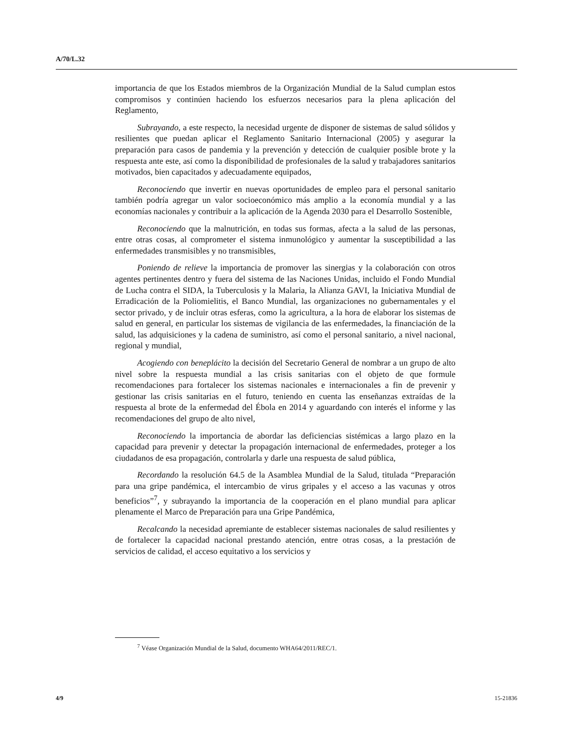A/70/L.32
importancia de que los Estados miembros de la Organización Mundial de la Salud cumplan estos compromisos y continúen haciendo los esfuerzos necesarios para la plena aplicación del Reglamento,
Subrayando, a este respecto, la necesidad urgente de disponer de sistemas de salud sólidos y resilientes que puedan aplicar el Reglamento Sanitario Internacional (2005) y asegurar la preparación para casos de pandemia y la prevención y detección de cualquier posible brote y la respuesta ante este, así como la disponibilidad de profesionales de la salud y trabajadores sanitarios motivados, bien capacitados y adecuadamente equipados,
Reconociendo que invertir en nuevas oportunidades de empleo para el personal sanitario también podría agregar un valor socioeconómico más amplio a la economía mundial y a las economías nacionales y contribuir a la aplicación de la Agenda 2030 para el Desarrollo Sostenible,
Reconociendo que la malnutrición, en todas sus formas, afecta a la salud de las personas, entre otras cosas, al comprometer el sistema inmunológico y aumentar la susceptibilidad a las enfermedades transmisibles y no transmisibles,
Poniendo de relieve la importancia de promover las sinergias y la colaboración con otros agentes pertinentes dentro y fuera del sistema de las Naciones Unidas, incluido el Fondo Mundial de Lucha contra el SIDA, la Tuberculosis y la Malaria, la Alianza GAVI, la Iniciativa Mundial de Erradicación de la Poliomielitis, el Banco Mundial, las organizaciones no gubernamentales y el sector privado, y de incluir otras esferas, como la agricultura, a la hora de elaborar los sistemas de salud en general, en particular los sistemas de vigilancia de las enfermedades, la financiación de la salud, las adquisiciones y la cadena de suministro, así como el personal sanitario, a nivel nacional, regional y mundial,
Acogiendo con beneplácito la decisión del Secretario General de nombrar a un grupo de alto nivel sobre la respuesta mundial a las crisis sanitarias con el objeto de que formule recomendaciones para fortalecer los sistemas nacionales e internacionales a fin de prevenir y gestionar las crisis sanitarias en el futuro, teniendo en cuenta las enseñanzas extraídas de la respuesta al brote de la enfermedad del Ébola en 2014 y aguardando con interés el informe y las recomendaciones del grupo de alto nivel,
Reconociendo la importancia de abordar las deficiencias sistémicas a largo plazo en la capacidad para prevenir y detectar la propagación internacional de enfermedades, proteger a los ciudadanos de esa propagación, controlarla y darle una respuesta de salud pública,
Recordando la resolución 64.5 de la Asamblea Mundial de la Salud, titulada “Preparación para una gripe pandémica, el intercambio de virus gripales y el acceso a las vacunas y otros beneficios”<sup>7</sup>, y subrayando la importancia de la cooperación en el plano mundial para aplicar plenamente el Marco de Preparación para una Gripe Pandémica,
Recalcando la necesidad apremiante de establecer sistemas nacionales de salud resilientes y de fortalecer la capacidad nacional prestando atención, entre otras cosas, a la prestación de servicios de calidad, el acceso equitativo a los servicios y
<sup>7</sup> Véase Organización Mundial de la Salud, documento WHA64/2011/REC/1.
4/9 15-21836